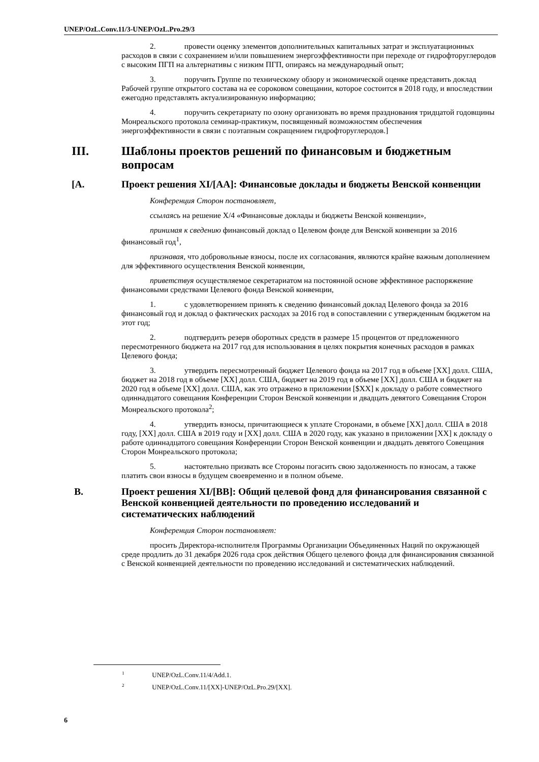UNEP/OzL.Conv.11/3-UNEP/OzL.Pro.29/3
2. провести оценку элементов дополнительных капитальных затрат и эксплуатационных расходов в связи с сохранением и/или повышением энергоэффективности при переходе от гидрофторуглеродов с высоким ПГП на альтернативы с низким ПГП, опираясь на международный опыт;
3. поручить Группе по техническому обзору и экономической оценке представить доклад Рабочей группе открытого состава на ее сороковом совещании, которое состоится в 2018 году, и впоследствии ежегодно представлять актуализированную информацию;
4. поручить секретариату по озону организовать во время празднования тридцатой годовщины Монреальского протокола семинар-практикум, посвященный возможностям обеспечения энергоэффективности в связи с поэтапным сокращением гидрофторуглеродов.]
III. Шаблоны проектов решений по финансовым и бюджетным вопросам
[A. Проект решения XI/[AA]: Финансовые доклады и бюджеты Венской конвенции
Конференция Сторон постановляет,
ссылаясь на решение X/4 «Финансовые доклады и бюджеты Венской конвенции»,
принимая к сведению финансовый доклад о Целевом фонде для Венской конвенции за 2016 финансовый год<sup>1</sup>,
признавая, что добровольные взносы, после их согласования, являются крайне важным дополнением для эффективного осуществления Венской конвенции,
приветствуя осуществляемое секретариатом на постоянной основе эффективное распоряжение финансовыми средствами Целевого фонда Венской конвенции,
1. с удовлетворением принять к сведению финансовый доклад Целевого фонда за 2016 финансовый год и доклад о фактических расходах за 2016 год в сопоставлении с утвержденным бюджетом на этот год;
2. подтвердить резерв оборотных средств в размере 15 процентов от предложенного пересмотренного бюджета на 2017 год для использования в целях покрытия конечных расходов в рамках Целевого фонда;
3. утвердить пересмотренный бюджет Целевого фонда на 2017 год в объеме [XX] долл. США, бюджет на 2018 год в объеме [XX] долл. США, бюджет на 2019 год в объеме [XX] долл. США и бюджет на 2020 год в объеме [XX] долл. США, как это отражено в приложении [$XX] к докладу о работе совместного одиннадцатого совещания Конференции Сторон Венской конвенции и двадцать девятого Совещания Сторон Монреальского протокола<sup>2</sup>;
4. утвердить взносы, причитающиеся к уплате Сторонами, в объеме [XX] долл. США в 2018 году, [XX] долл. США в 2019 году и [XX] долл. США в 2020 году, как указано в приложении [XX] к докладу о работе одиннадцатого совещания Конференции Сторон Венской конвенции и двадцать девятого Совещания Сторон Монреальского протокола;
5. настоятельно призвать все Стороны погасить свою задолженность по взносам, а также платить свои взносы в будущем своевременно и в полном объеме.
B. Проект решения XI/[BB]: Общий целевой фонд для финансирования связанной с Венской конвенцией деятельности по проведению исследований и систематических наблюдений
Конференция Сторон постановляет:
просить Директора-исполнителя Программы Организации Объединенных Наций по окружающей среде продлить до 31 декабря 2026 года срок действия Общего целевого фонда для финансирования связанной с Венской конвенцией деятельности по проведению исследований и систематических наблюдений.
<sup>1</sup> UNEP/OzL.Conv.11/4/Add.1.
<sup>2</sup> UNEP/OzL.Conv.11/[XX]-UNEP/OzL.Pro.29/[XX].
6